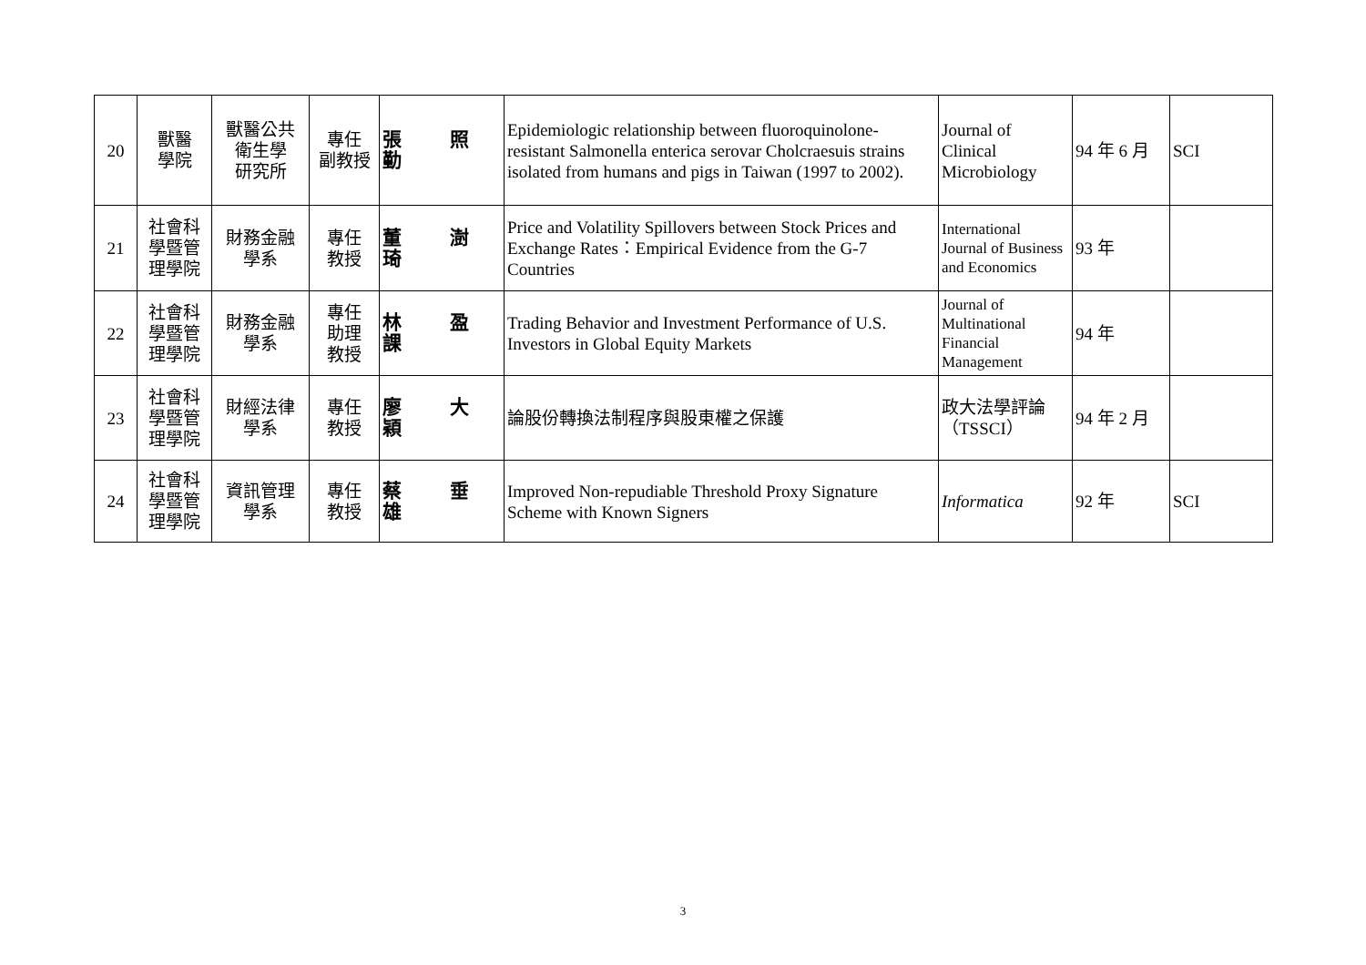| 20 | 獸醫 學院 | 獸醫公共 衛生學 研究所 | 專任 副教授 | 張 照 勤 | Epidemiologic relationship between fluoroquinolone-resistant Salmonella enterica serovar Cholcraesuis strains isolated from humans and pigs in Taiwan (1997 to 2002). | Journal of Clinical Microbiology | 94 年 6 月 | SCI |
| 21 | 社會科 學暨管 理學院 | 財務金融 學系 | 專任 教授 | 董 澍 琦 | Price and Volatility Spillovers between Stock Prices and Exchange Rates：Empirical Evidence from the G-7 Countries | International Journal of Business and Economics | 93 年 | |
| 22 | 社會科 學暨管 理學院 | 財務金融 學系 | 專任 助理 教授 | 林 盈 課 | Trading Behavior and Investment Performance of U.S. Investors in Global Equity Markets | Journal of Multinational Financial Management | 94 年 | |
| 23 | 社會科 學暨管 理學院 | 財經法律 學系 | 專任 教授 | 廖 大 穎 | 論股份轉換法制程序與股東權之保護 | 政大法學評論（TSSCI） | 94 年 2 月 | |
| 24 | 社會科 學暨管 理學院 | 資訊管理 學系 | 專任 教授 | 蔡 垂 雄 | Improved Non-repudiable Threshold Proxy Signature Scheme with Known Signers | Informatica | 92 年 | SCI |
3